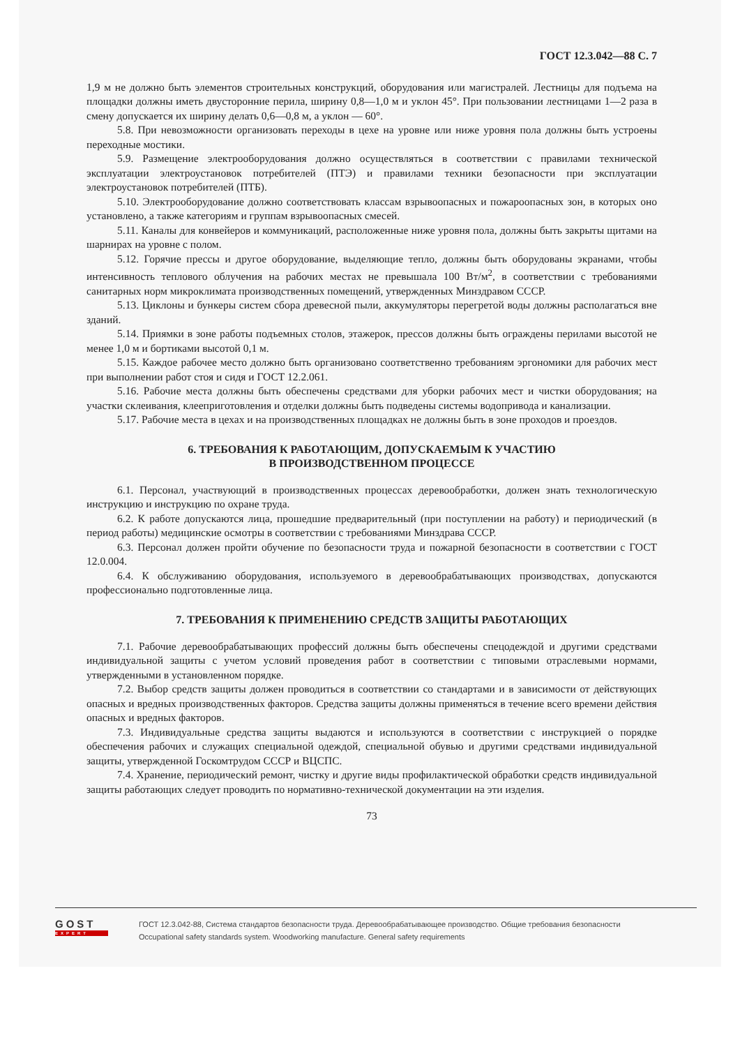ГОСТ 12.3.042—88 С. 7
1,9 м не должно быть элементов строительных конструкций, оборудования или магистралей. Лестницы для подъема на площадки должны иметь двусторонние перила, ширину 0,8—1,0 м и уклон 45°. При пользовании лестницами 1—2 раза в смену допускается их ширину делать 0,6—0,8 м, а уклон — 60°.
5.8. При невозможности организовать переходы в цехе на уровне или ниже уровня пола должны быть устроены переходные мостики.
5.9. Размещение электрооборудования должно осуществляться в соответствии с правилами технической эксплуатации электроустановок потребителей (ПТЭ) и правилами техники безопасности при эксплуатации электроустановок потребителей (ПТБ).
5.10. Электрооборудование должно соответствовать классам взрывоопасных и пожароопасных зон, в которых оно установлено, а также категориям и группам взрывоопасных смесей.
5.11. Каналы для конвейеров и коммуникаций, расположенные ниже уровня пола, должны быть закрыты щитами на шарнирах на уровне с полом.
5.12. Горячие прессы и другое оборудование, выделяющие тепло, должны быть оборудованы экранами, чтобы интенсивность теплового облучения на рабочих местах не превышала 100 Вт/м<sup>2</sup>, в соответствии с требованиями санитарных норм микроклимата производственных помещений, утвержденных Минздравом СССР.
5.13. Циклоны и бункеры систем сбора древесной пыли, аккумуляторы перегретой воды должны располагаться вне зданий.
5.14. Приямки в зоне работы подъемных столов, этажерок, прессов должны быть ограждены перилами высотой не менее 1,0 м и бортиками высотой 0,1 м.
5.15. Каждое рабочее место должно быть организовано соответственно требованиям эргономики для рабочих мест при выполнении работ стоя и сидя и ГОСТ 12.2.061.
5.16. Рабочие места должны быть обеспечены средствами для уборки рабочих мест и чистки оборудования; на участки склеивания, клееприготовления и отделки должны быть подведены системы водопривода и канализации.
5.17. Рабочие места в цехах и на производственных площадках не должны быть в зоне проходов и проездов.
6. ТРЕБОВАНИЯ К РАБОТАЮЩИМ, ДОПУСКАЕМЫМ К УЧАСТИЮ
В ПРОИЗВОДСТВЕННОМ ПРОЦЕССЕ
6.1. Персонал, участвующий в производственных процессах деревообработки, должен знать технологическую инструкцию и инструкцию по охране труда.
6.2. К работе допускаются лица, прошедшие предварительный (при поступлении на работу) и периодический (в период работы) медицинские осмотры в соответствии с требованиями Минздрава СССР.
6.3. Персонал должен пройти обучение по безопасности труда и пожарной безопасности в соответствии с ГОСТ 12.0.004.
6.4. К обслуживанию оборудования, используемого в деревообрабатывающих производствах, допускаются профессионально подготовленные лица.
7. ТРЕБОВАНИЯ К ПРИМЕНЕНИЮ СРЕДСТВ ЗАЩИТЫ РАБОТАЮЩИХ
7.1. Рабочие деревообрабатывающих профессий должны быть обеспечены спецодеждой и другими средствами индивидуальной защиты с учетом условий проведения работ в соответствии с типовыми отраслевыми нормами, утвержденными в установленном порядке.
7.2. Выбор средств защиты должен проводиться в соответствии со стандартами и в зависимости от действующих опасных и вредных производственных факторов. Средства защиты должны применяться в течение всего времени действия опасных и вредных факторов.
7.3. Индивидуальные средства защиты выдаются и используются в соответствии с инструкцией о порядке обеспечения рабочих и служащих специальной одеждой, специальной обувью и другими средствами индивидуальной защиты, утвержденной Госкомтрудом СССР и ВЦСПС.
7.4. Хранение, периодический ремонт, чистку и другие виды профилактической обработки средств индивидуальной защиты работающих следует проводить по нормативно-технической документации на эти изделия.
73
GOST
EXPERT
ГОСТ 12.3.042-88, Система стандартов безопасности труда. Деревообрабатывающее производство. Общие требования безопасности
Occupational safety standards system. Woodworking manufacture. General safety requirements